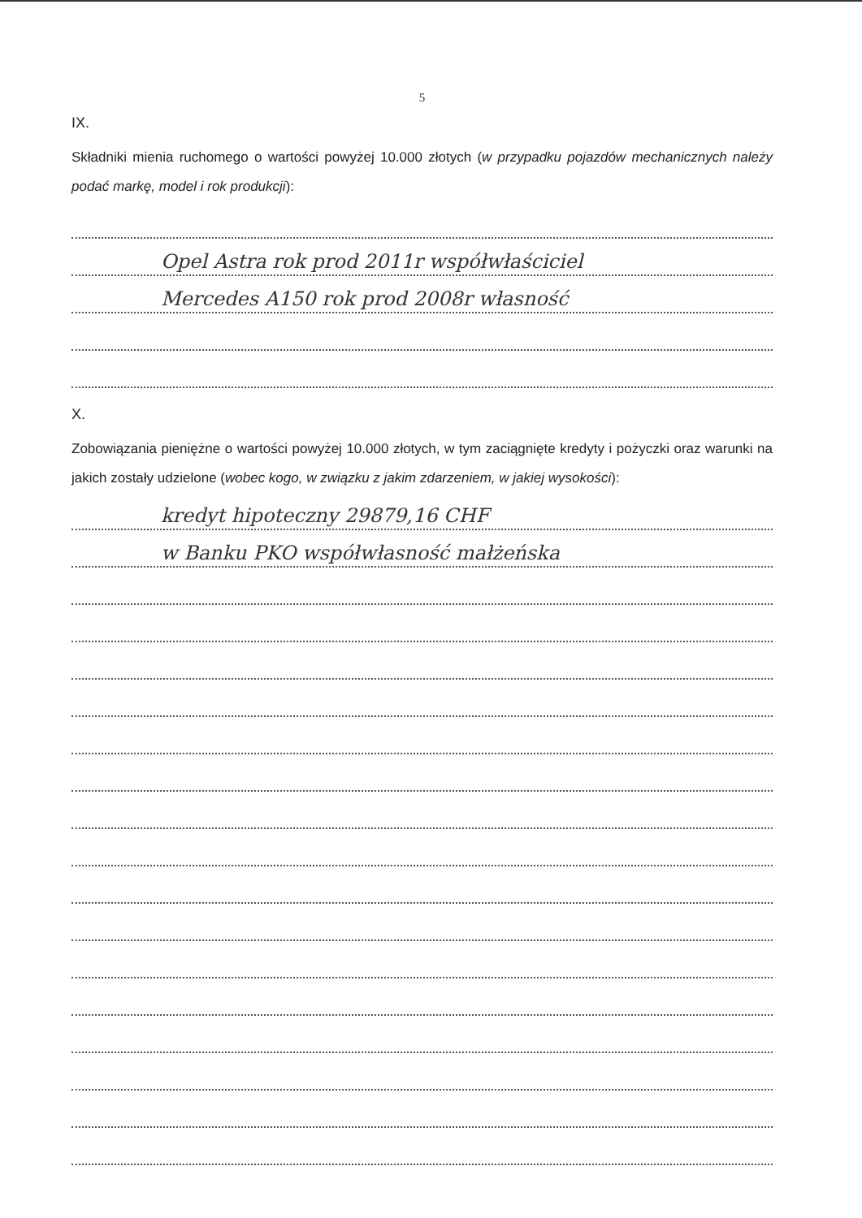5
IX.
Składniki mienia ruchomego o wartości powyżej 10.000 złotych (w przypadku pojazdów mechanicznych należy podać markę, model i rok produkcji):
Opel Astra rok prod 2011r współwłaściciel
Mercedes A150 rok prod 2008r własność
X.
Zobowiązania pieniężne o wartości powyżej 10.000 złotych, w tym zaciągnięte kredyty i pożyczki oraz warunki na jakich zostały udzielone (wobec kogo, w związku z jakim zdarzeniem, w jakiej wysokości):
kredyt hipoteczny 29879,16 CHF
w Banku PKO współwłasność małżeńska